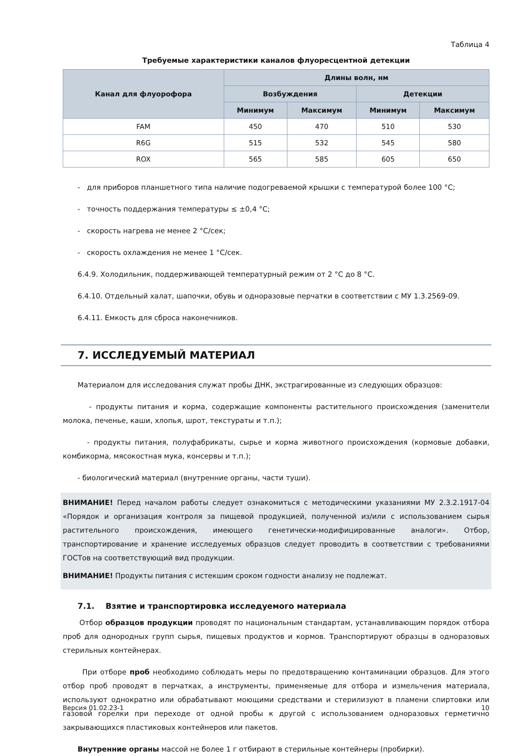Таблица 4
Требуемые характеристики каналов флуоресцентной детекции
| Канал для флуорофора | Длины волн, нм | | | |
| --- | --- | --- | --- | --- |
| | Возбуждения | | Детекции | |
| | Минимум | Максимум | Минимум | Максимум |
| FAM | 450 | 470 | 510 | 530 |
| R6G | 515 | 532 | 545 | 580 |
| ROX | 565 | 585 | 605 | 650 |
- для приборов планшетного типа наличие подогреваемой крышки с температурой более 100 °С;
- точность поддержания температуры ≤ ±0,4 °С;
- скорость нагрева не менее 2 °С/сек;
- скорость охлаждения не менее 1 °С/сек.
6.4.9. Холодильник, поддерживающей температурный режим от 2 °С до 8 °С.
6.4.10. Отдельный халат, шапочки, обувь и одноразовые перчатки в соответствии с МУ 1.3.2569-09.
6.4.11. Емкость для сброса наконечников.
7. ИССЛЕДУЕМЫЙ МАТЕРИАЛ
Материалом для исследования служат пробы ДНК, экстрагированные из следующих образцов:
- продукты питания и корма, содержащие компоненты растительного происхождения (заменители молока, печенье, каши, хлопья, шрот, текстураты и т.п.);
- продукты питания, полуфабрикаты, сырье и корма животного происхождения (кормовые добавки, комбикорма, мясокостная мука, консервы и т.п.);
- биологический материал (внутренние органы, части туши).
ВНИМАНИЕ! Перед началом работы следует ознакомиться с методическими указаниями МУ 2.3.2.1917-04 «Порядок и организация контроля за пищевой продукцией, полученной из/или с использованием сырья растительного происхождения, имеющего генетически-модифицированные аналоги». Отбор, транспортирование и хранение исследуемых образцов следует проводить в соответствии с требованиями ГОСТов на соответствующий вид продукции.
ВНИМАНИЕ! Продукты питания с истекшим сроком годности анализу не подлежат.
7.1. Взятие и транспортировка исследуемого материала
Отбор образцов продукции проводят по национальным стандартам, устанавливающим порядок отбора проб для однородных групп сырья, пищевых продуктов и кормов. Транспортируют образцы в одноразовых стерильных контейнерах.
При отборе проб необходимо соблюдать меры по предотвращению контаминации образцов. Для этого отбор проб проводят в перчатках, а инструменты, применяемые для отбора и измельчения материала, используют однократно или обрабатывают моющими средствами и стерилизуют в пламени спиртовки или газовой горелки при переходе от одной пробы к другой с использованием одноразовых герметично закрывающихся пластиковых контейнеров или пакетов.
Внутренние органы массой не более 1 г отбирают в стерильные контейнеры (пробирки).
Версия 01.02.23-1 10